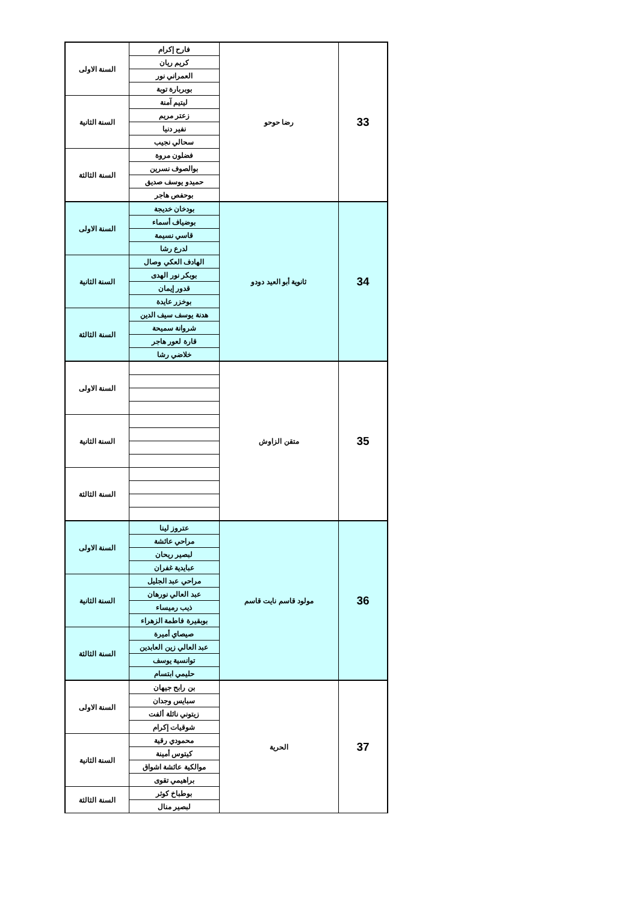| 33 | رضا حوحو | فارح إكرام | السنة الاولى |
| | | كريم ريان | |
| | | العمراني نور | |
| | | بوبربارة توبة | |
| | | ليتيم آمنة | السنة الثانية |
| | | زعتر مريم | |
| | | نفير دنيا | |
| | | سحالي نجيب | |
| | | فضلون مروة | السنة الثالثة |
| | | بوالصوف نسرين | |
| | | حميدو يوسف صديق | |
| | | بوحفص هاجر | |
| 34 | ثانوية أبو العيد دودو | بودخان خديجة | السنة الاولى |
| | | بوضياف أسماء | |
| | | قاسي نسيمة | |
| | | لدرع رشا | |
| | | الهادف العكي وصال | السنة الثانية |
| | | بوبكر نور الهدى | |
| | | قدور إيمان | |
| | | بوخزر عايدة | |
| | | هدنة يوسف سيف الدين | السنة الثالثة |
| | | شروانة سميحة | |
| | | قارة لعور هاجر | |
| | | خلاضي رشا | |
| 35 | متقن الزاوش | | السنة الاولى |
| | | | السنة الثانية |
| | | | السنة الثالثة |
| 36 | مولود قاسم نايت قاسم | عتروز لينا | السنة الاولى |
| | | مراحي عائشة | |
| | | لبصير ريحان | |
| | | عبايدية غفران | |
| | | مراحي عبد الجليل | السنة الثانية |
| | | عبد العالي نورهان | |
| | | ذيب رميساء | |
| | | بوبقيرة فاطمة الزهراء | |
| | | صيصاي أميرة | السنة الثالثة |
| | | عبد العالي زين العابدين | |
| | | توانسية يوسف | |
| | | حليمي ابتسام | |
| 37 | الحرية | بن رابح جيهان | السنة الاولى |
| | | سبايس وجدان | |
| | | زيتوني نائلة ألفت | |
| | | شوقيات إكرام | |
| | | محمودي رقية | السنة الثانية |
| | | كيتوس أمينة | |
| | | موالكية عائشة اشواق | |
| | | براهيمي تقوى | |
| | | بوطباخ كوثر | السنة الثالثة |
| | | لبصير منال | |